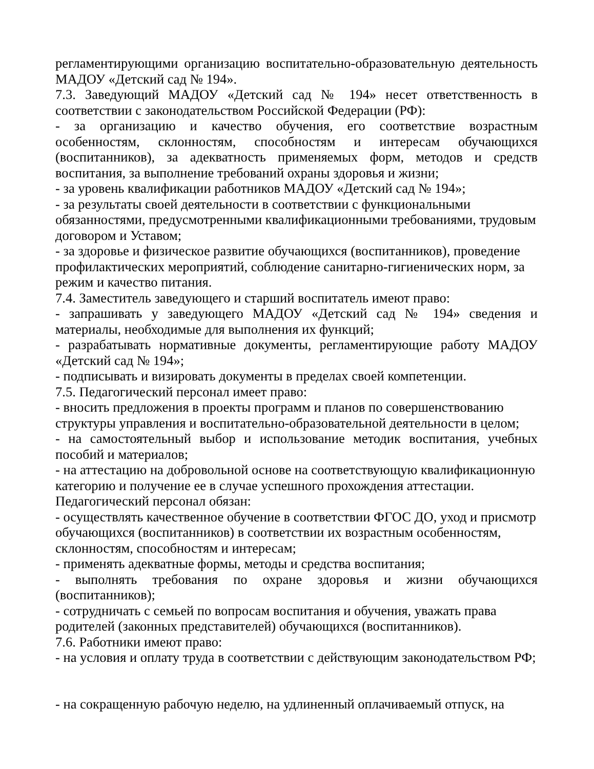регламентирующими организацию воспитательно-образовательную деятельность МАДОУ «Детский сад № 194».
7.3. Заведующий МАДОУ «Детский сад № 194» несет ответственность в соответствии с законодательством Российской Федерации (РФ):
- за организацию и качество обучения, его соответствие возрастным особенностям, склонностям, способностям и интересам обучающихся (воспитанников), за адекватность применяемых форм, методов и средств воспитания, за выполнение требований охраны здоровья и жизни;
- за уровень квалификации работников МАДОУ «Детский сад № 194»;
- за результаты своей деятельности в соответствии с функциональными обязанностями, предусмотренными квалификационными требованиями, трудовым договором и Уставом;
- за здоровье и физическое развитие обучающихся (воспитанников), проведение профилактических мероприятий, соблюдение санитарно-гигиенических норм, за режим и качество питания.
7.4. Заместитель заведующего и старший воспитатель имеют право:
- запрашивать у заведующего МАДОУ «Детский сад № 194» сведения и материалы, необходимые для выполнения их функций;
- разрабатывать нормативные документы, регламентирующие работу МАДОУ «Детский сад № 194»;
- подписывать и визировать документы в пределах своей компетенции.
7.5. Педагогический персонал имеет право:
- вносить предложения в проекты программ и планов по совершенствованию структуры управления и воспитательно-образовательной деятельности в целом;
- на самостоятельный выбор и использование методик воспитания, учебных пособий и материалов;
- на аттестацию на добровольной основе на соответствующую квалификационную категорию и получение ее в случае успешного прохождения аттестации.
Педагогический персонал обязан:
- осуществлять качественное обучение в соответствии ФГОС ДО, уход и присмотр обучающихся (воспитанников) в соответствии их возрастным особенностям, склонностям, способностям и интересам;
- применять адекватные формы, методы и средства воспитания;
- выполнять требования по охране здоровья и жизни обучающихся (воспитанников);
- сотрудничать с семьей по вопросам воспитания и обучения, уважать права родителей (законных представителей) обучающихся (воспитанников).
7.6. Работники имеют право:
- на условия и оплату труда в соответствии с действующим законодательством РФ;
- на сокращенную рабочую неделю, на удлиненный оплачиваемый отпуск, на